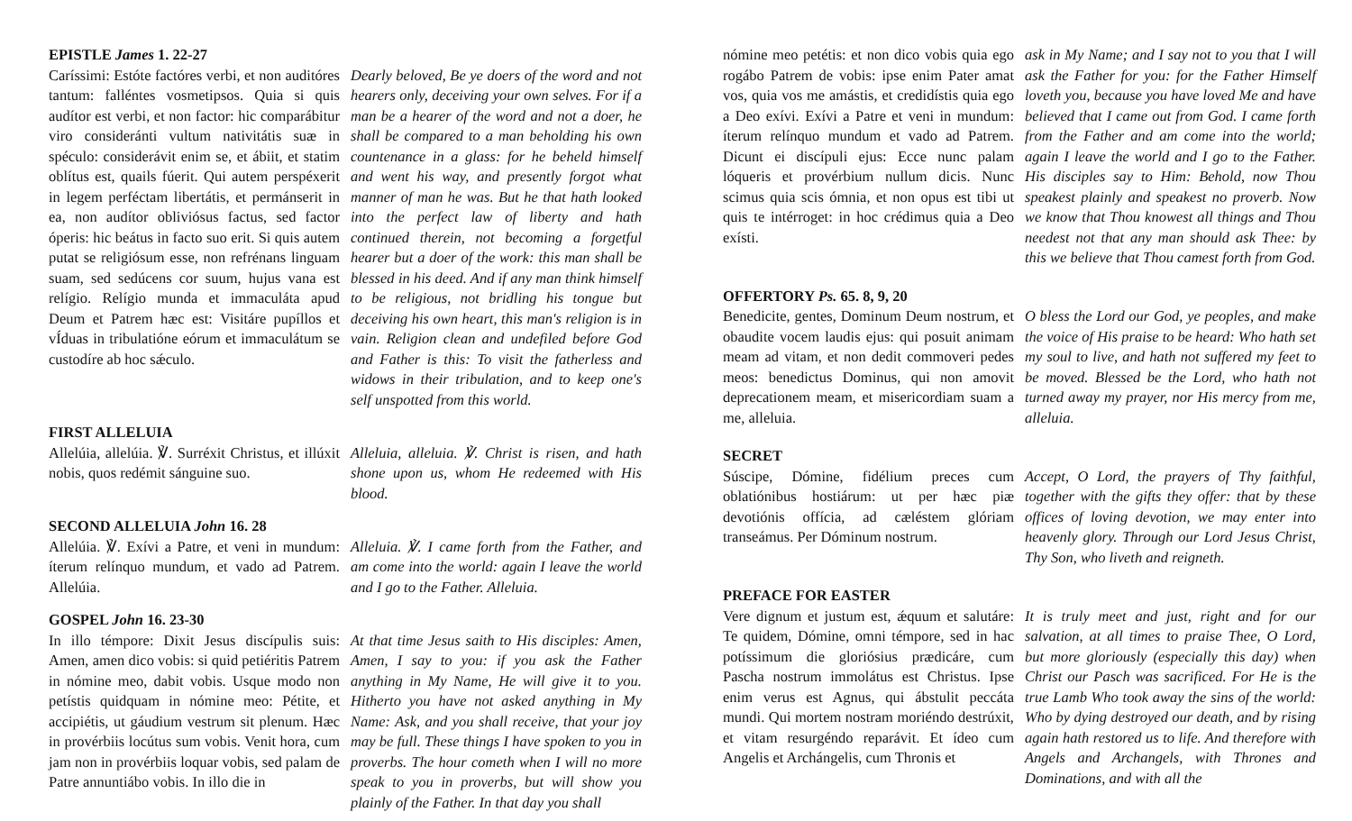EPISTLE James 1. 22-27
Caríssimi: Estóte factóres verbi, et non auditóres tantum: falléntes vosmetipsos. Quia si quis audítor est verbi, et non factor: hic comparábitur viro consideránti vultum nativitátis suæ in spéculo: considerávit enim se, et ábiit, et statim oblítus est, quails fúerit. Qui autem perspéxerit in legem perféctam libertátis, et permánserit in ea, non audítor obliviósus factus, sed factor óperis: hic beátus in facto suo erit. Si quis autem putat se religiósum esse, non refrénans linguam suam, sed sedúcens cor suum, hujus vana est relígio. Relígio munda et immaculáta apud Deum et Patrem hæc est: Visitáre pupíllos et vÍduas in tribulatióne eórum et immaculátum se custodíre ab hoc sǽculo.
Dearly beloved, Be ye doers of the word and not hearers only, deceiving your own selves. For if a man be a hearer of the word and not a doer, he shall be compared to a man beholding his own countenance in a glass: for he beheld himself and went his way, and presently forgot what manner of man he was. But he that hath looked into the perfect law of liberty and hath continued therein, not becoming a forgetful hearer but a doer of the work: this man shall be blessed in his deed. And if any man think himself to be religious, not bridling his tongue but deceiving his own heart, this man's religion is in vain. Religion clean and undefiled before God and Father is this: To visit the fatherless and widows in their tribulation, and to keep one's self unspotted from this world.
FIRST ALLELUIA
Allelúia, allelúia. ℣. Surréxit Christus, et illúxit nobis, quos redémit sánguine suo.
Alleluia, alleluia. ℣. Christ is risen, and hath shone upon us, whom He redeemed with His blood.
SECOND ALLELUIA John 16. 28
Allelúia. ℣. Exívi a Patre, et veni in mundum: íterum relínquo mundum, et vado ad Patrem. Allelúia.
Alleluia. ℣. I came forth from the Father, and am come into the world: again I leave the world and I go to the Father. Alleluia.
GOSPEL John 16. 23-30
In illo témpore: Dixit Jesus discípulis suis: Amen, amen dico vobis: si quid petiéritis Patrem in nómine meo, dabit vobis. Usque modo non petístis quidquam in nómine meo: Pétite, et accipiétis, ut gáudium vestrum sit plenum. Hæc in provérbiis locútus sum vobis. Venit hora, cum jam non in provérbiis loquar vobis, sed palam de Patre annuntiábo vobis. In illo die in
At that time Jesus saith to His disciples: Amen, Amen, I say to you: if you ask the Father anything in My Name, He will give it to you. Hitherto you have not asked anything in My Name: Ask, and you shall receive, that your joy may be full. These things I have spoken to you in proverbs. The hour cometh when I will no more speak to you in proverbs, but will show you plainly of the Father. In that day you shall
nómine meo petétis: et non dico vobis quia ego rogábo Patrem de vobis: ipse enim Pater amat vos, quia vos me amástis, et credidístis quia ego a Deo exívi. Exívi a Patre et veni in mundum: íterum relínquo mundum et vado ad Patrem. Dicunt ei discípuli ejus: Ecce nunc palam lóqueris et provérbium nullum dicis. Nunc scimus quia scis ómnia, et non opus est tibi ut quis te intérroget: in hoc crédimus quia a Deo exísti.
ask in My Name; and I say not to you that I will ask the Father for you: for the Father Himself loveth you, because you have loved Me and have believed that I came out from God. I came forth from the Father and am come into the world; again I leave the world and I go to the Father. His disciples say to Him: Behold, now Thou speakest plainly and speakest no proverb. Now we know that Thou knowest all things and Thou needest not that any man should ask Thee: by this we believe that Thou camest forth from God.
OFFERTORY Ps. 65. 8, 9, 20
Benedicite, gentes, Dominum Deum nostrum, et obaudite vocem laudis ejus: qui posuit animam meam ad vitam, et non dedit commoveri pedes meos: benedictus Dominus, qui non amovit deprecationem meam, et misericordiam suam a me, alleluia.
O bless the Lord our God, ye peoples, and make the voice of His praise to be heard: Who hath set my soul to live, and hath not suffered my feet to be moved. Blessed be the Lord, who hath not turned away my prayer, nor His mercy from me, alleluia.
SECRET
Súscipe, Dómine, fidélium preces cum oblatiónibus hostiárum: ut per hæc piæ devotiónis offícia, ad cæléstem glóriam transeámus. Per Dóminum nostrum.
Accept, O Lord, the prayers of Thy faithful, together with the gifts they offer: that by these offices of loving devotion, we may enter into heavenly glory. Through our Lord Jesus Christ, Thy Son, who liveth and reigneth.
PREFACE FOR EASTER
Vere dignum et justum est, ǽquum et salutáre: Te quidem, Dómine, omni témpore, sed in hac potíssimum die gloriósius prædicáre, cum Pascha nostrum immolátus est Christus. Ipse enim verus est Agnus, qui ábstulit peccáta mundi. Qui mortem nostram moriéndo destrúxit, et vitam resurgéndo reparávit. Et ídeo cum Angelis et Archángelis, cum Thronis et
It is truly meet and just, right and for our salvation, at all times to praise Thee, O Lord, but more gloriously (especially this day) when Christ our Pasch was sacrificed. For He is the true Lamb Who took away the sins of the world: Who by dying destroyed our death, and by rising again hath restored us to life. And therefore with Angels and Archangels, with Thrones and Dominations, and with all the